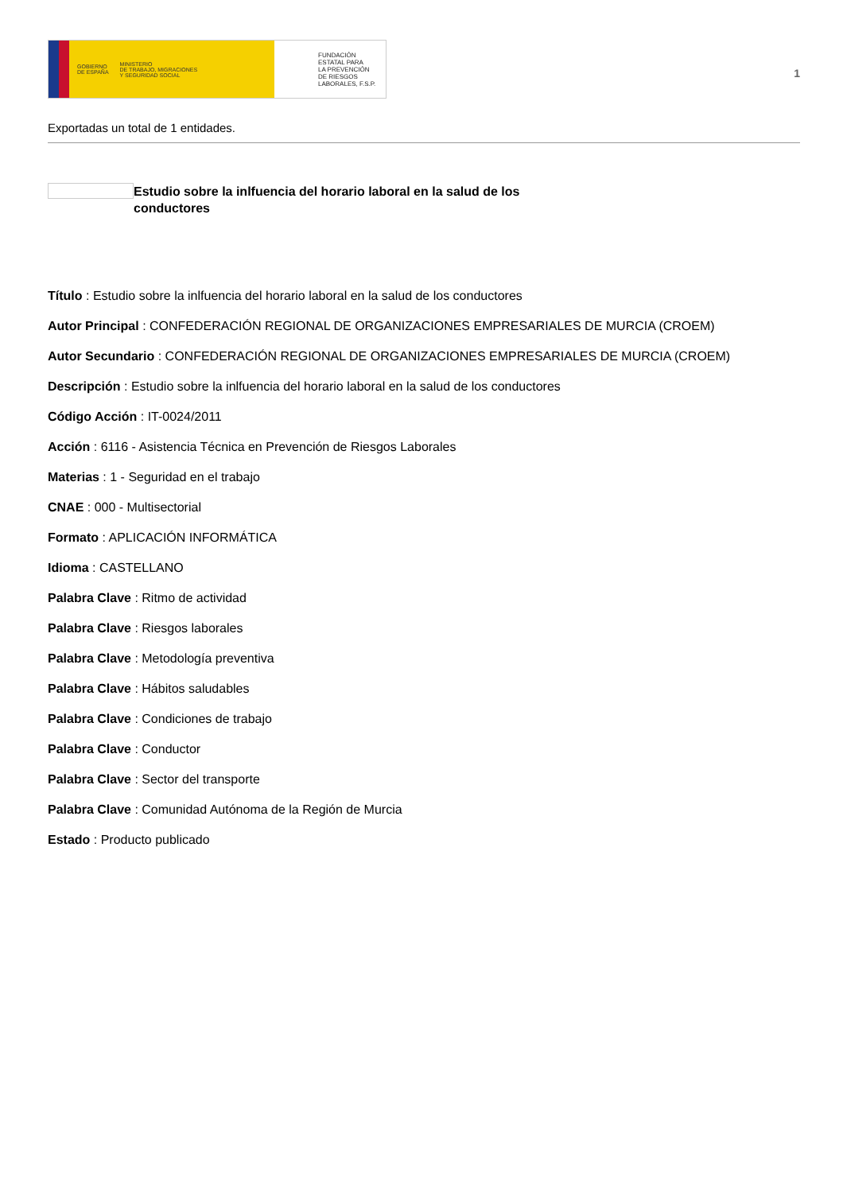GOBIERNO
DE ESPAÑA MINISTERIO
DE TRABAJO, MIGRACIONES
Y SEGURIDAD SOCIAL
FUNDACIÓN
ESTATAL PARA
LA PREVENCIÓN
DE RIESGOS
LABORALES, F.S.P.
1
Exportadas un total de 1 entidades.
Estudio sobre la inlfuencia del horario laboral en la salud de los conductores
Título : Estudio sobre la inlfuencia del horario laboral en la salud de los conductores
Autor Principal : CONFEDERACIÓN REGIONAL DE ORGANIZACIONES EMPRESARIALES DE MURCIA (CROEM)
Autor Secundario : CONFEDERACIÓN REGIONAL DE ORGANIZACIONES EMPRESARIALES DE MURCIA (CROEM)
Descripción : Estudio sobre la inlfuencia del horario laboral en la salud de los conductores
Código Acción : IT-0024/2011
Acción : 6116 - Asistencia Técnica en Prevención de Riesgos Laborales
Materias : 1 - Seguridad en el trabajo
CNAE : 000 - Multisectorial
Formato : APLICACIÓN INFORMÁTICA
Idioma : CASTELLANO
Palabra Clave : Ritmo de actividad
Palabra Clave : Riesgos laborales
Palabra Clave : Metodología preventiva
Palabra Clave : Hábitos saludables
Palabra Clave : Condiciones de trabajo
Palabra Clave : Conductor
Palabra Clave : Sector del transporte
Palabra Clave : Comunidad Autónoma de la Región de Murcia
Estado : Producto publicado